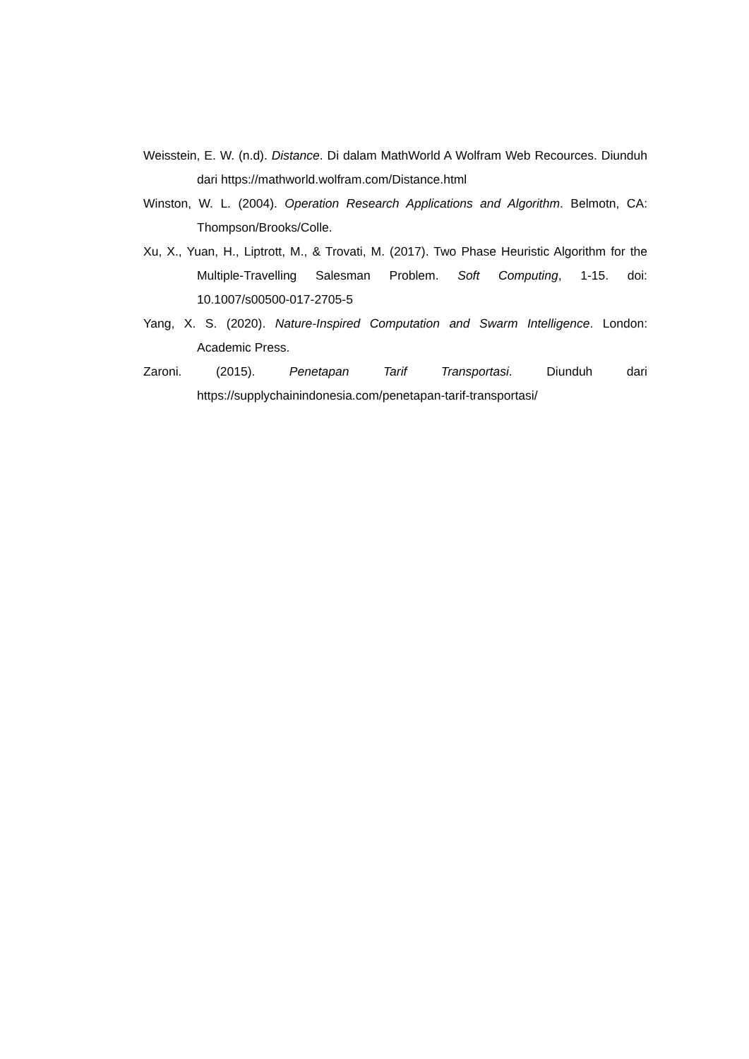Weisstein, E. W. (n.d). Distance. Di dalam MathWorld A Wolfram Web Recources. Diunduh dari https://mathworld.wolfram.com/Distance.html
Winston, W. L. (2004). Operation Research Applications and Algorithm. Belmotn, CA: Thompson/Brooks/Colle.
Xu, X., Yuan, H., Liptrott, M., & Trovati, M. (2017). Two Phase Heuristic Algorithm for the Multiple-Travelling Salesman Problem. Soft Computing, 1-15. doi: 10.1007/s00500-017-2705-5
Yang, X. S. (2020). Nature-Inspired Computation and Swarm Intelligence. London: Academic Press.
Zaroni. (2015). Penetapan Tarif Transportasi. Diunduh dari https://supplychainindonesia.com/penetapan-tarif-transportasi/